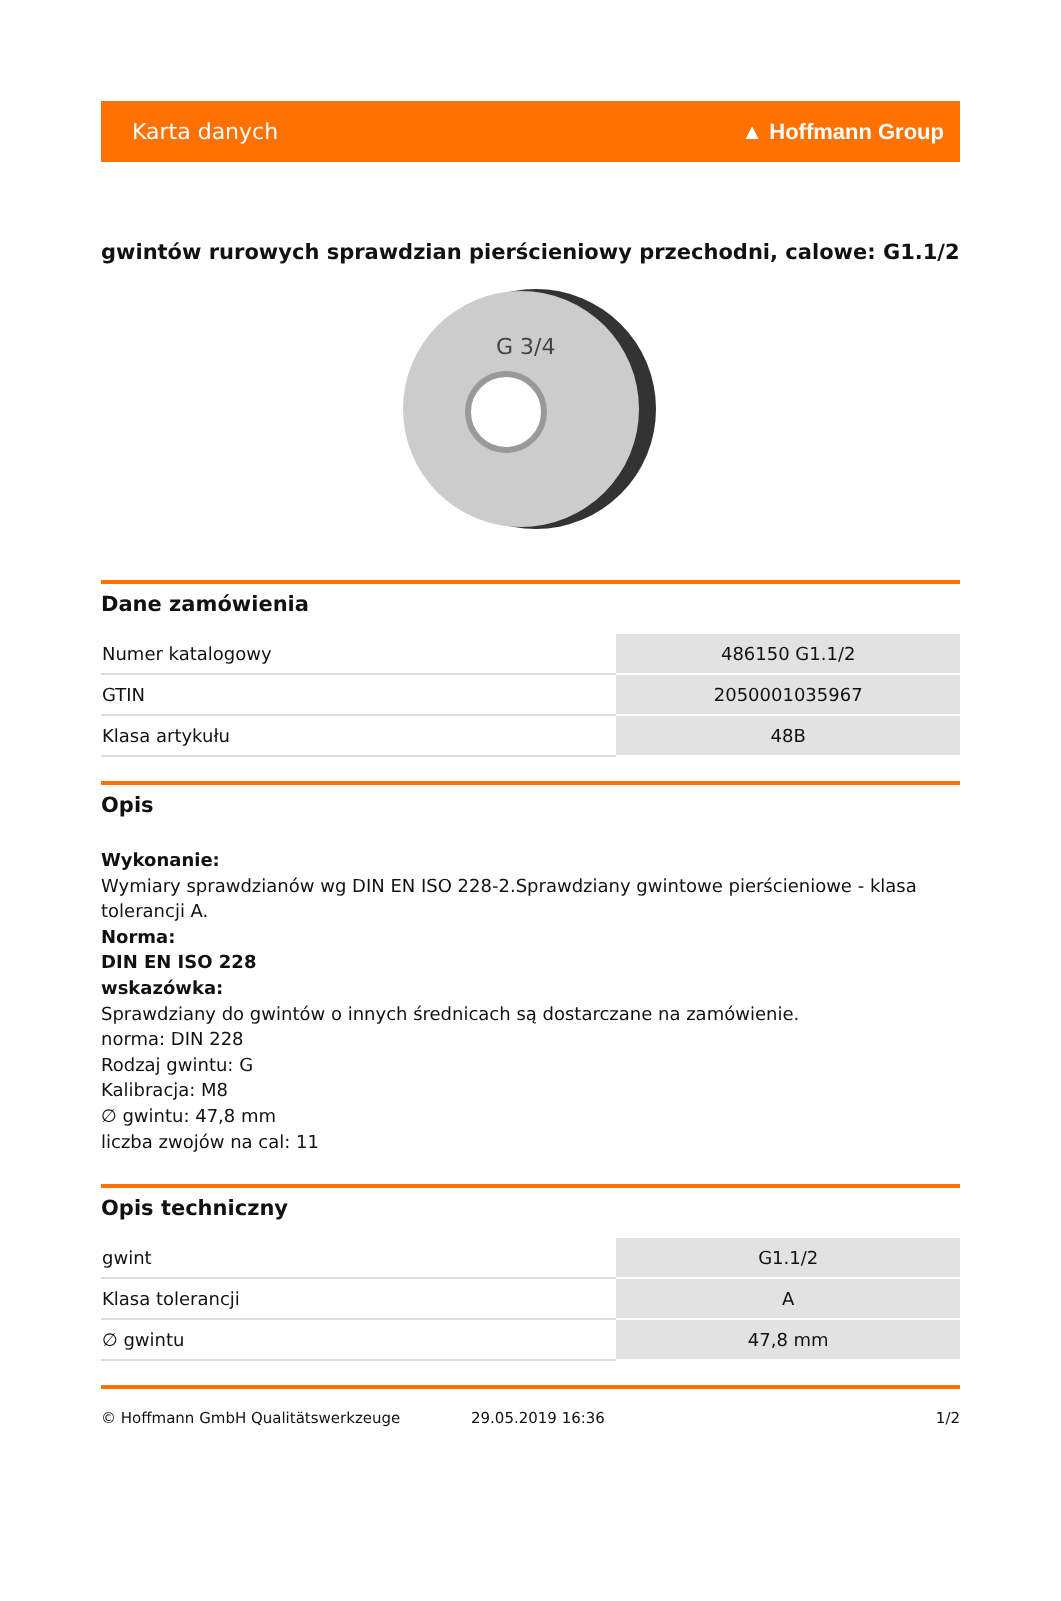Karta danych ▲ Hoffmann Group
gwintów rurowych sprawdzian pierścieniowy przechodni, calowe: G1.1/2
G 3/4
Dane zamówienia
| Numer katalogowy | 486150 G1.1/2 |
| GTIN | 2050001035967 |
| Klasa artykułu | 48B |
Opis
Wykonanie:
Wymiary sprawdzianów wg DIN EN ISO 228-2.Sprawdziany gwintowe pierścieniowe - klasa tolerancji A.
Norma:
DIN EN ISO 228
wskazówka:
Sprawdziany do gwintów o innych średnicach są dostarczane na zamówienie.
norma: DIN 228
Rodzaj gwintu: G
Kalibracja: M8
∅ gwintu: 47,8 mm
liczba zwojów na cal: 11
Opis techniczny
| gwint | G1.1/2 |
| Klasa tolerancji | A |
| ∅ gwintu | 47,8 mm |
© Hoffmann GmbH Qualitätswerkzeuge 29.05.2019 16:36 1/2